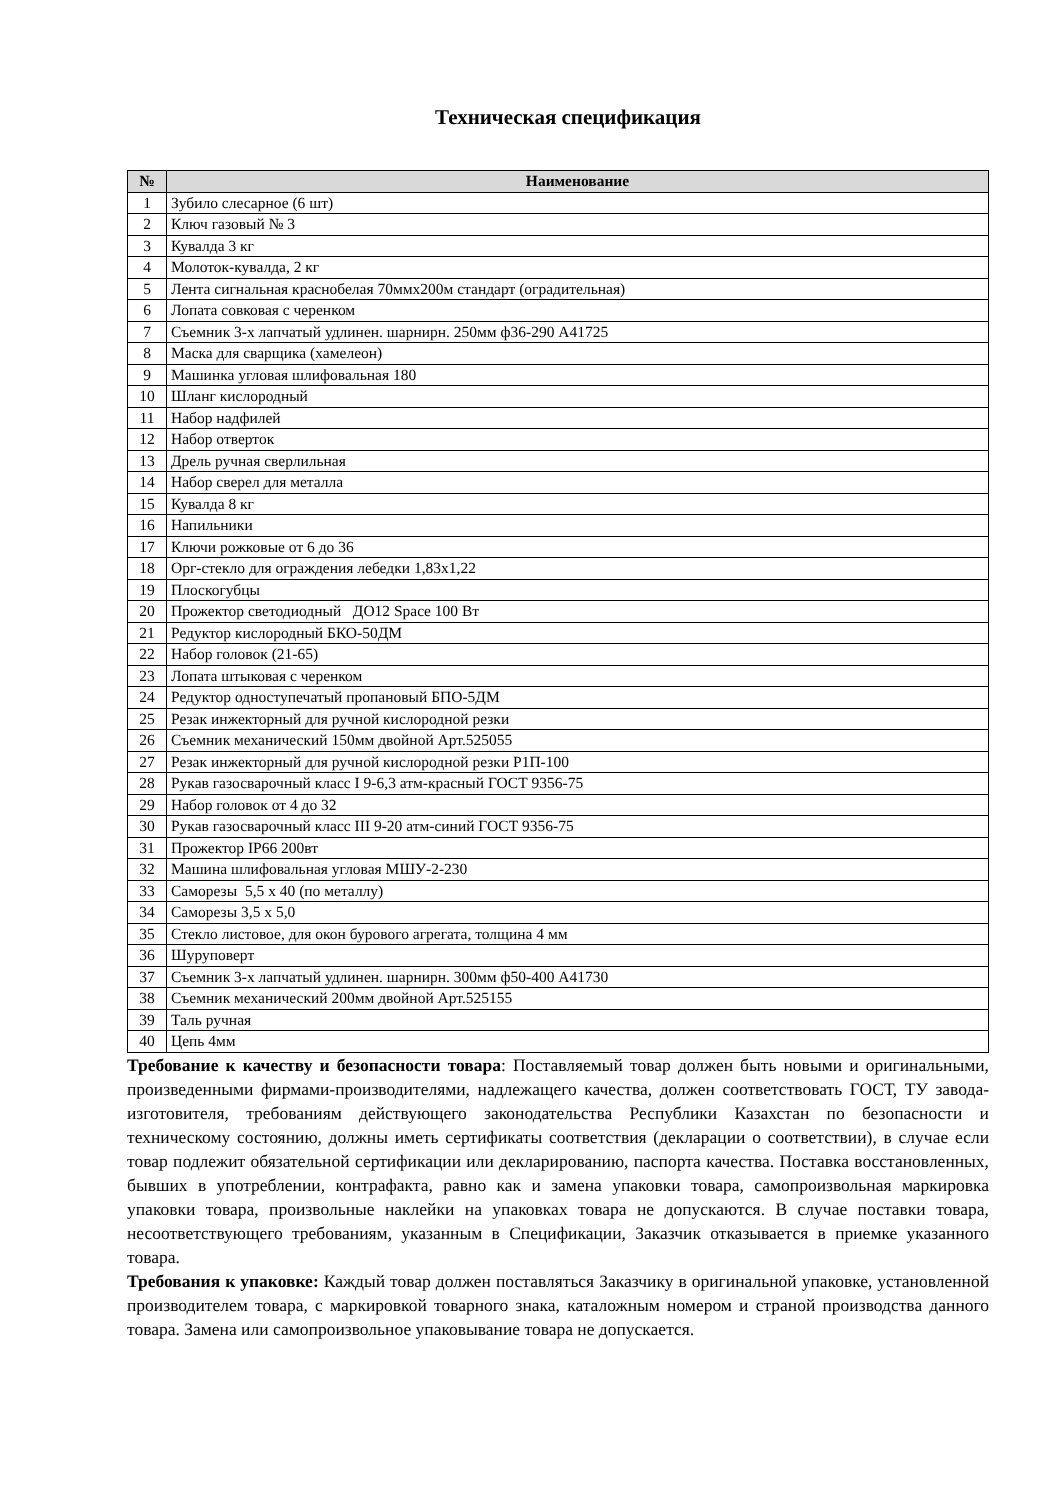Техническая спецификация
| № | Наименование |
| --- | --- |
| 1 | Зубило слесарное (6 шт) |
| 2 | Ключ газовый № 3 |
| 3 | Кувалда 3 кг |
| 4 | Молоток-кувалда, 2 кг |
| 5 | Лента сигнальная краснобелая 70ммх200м стандарт (оградительная) |
| 6 | Лопата совковая с черенком |
| 7 | Съемник 3-х лапчатый удлинен. шарнирн. 250мм ф36-290 A41725 |
| 8 | Маска для сварщика (хамелеон) |
| 9 | Машинка угловая шлифовальная 180 |
| 10 | Шланг кислородный |
| 11 | Набор надфилей |
| 12 | Набор отверток |
| 13 | Дрель ручная сверлильная |
| 14 | Набор сверел для металла |
| 15 | Кувалда 8 кг |
| 16 | Напильники |
| 17 | Ключи рожковые от 6 до 36 |
| 18 | Орг-стекло для ограждения лебедки 1,83х1,22 |
| 19 | Плоскогубцы |
| 20 | Прожектор светодиодный ДО12 Space 100 Вт |
| 21 | Редуктор кислородный БКО-50ДМ |
| 22 | Набор головок (21-65) |
| 23 | Лопата штыковая с черенком |
| 24 | Редуктор одноступечатый пропановый БПО-5ДМ |
| 25 | Резак инжекторный для ручной кислородной резки |
| 26 | Съемник механический 150мм двойной Арт.525055 |
| 27 | Резак инжекторный для ручной кислородной резки Р1П-100 |
| 28 | Рукав газосварочный класс I 9-6,3 атм-красный ГОСТ 9356-75 |
| 29 | Набор головок от 4 до 32 |
| 30 | Рукав газосварочный класс III 9-20 атм-синий ГОСТ 9356-75 |
| 31 | Прожектор IP66 200вт |
| 32 | Машина шлифовальная угловая МШУ-2-230 |
| 33 | Саморезы 5,5 х 40 (по металлу) |
| 34 | Саморезы 3,5 х 5,0 |
| 35 | Стекло листовое, для окон бурового агрегата, толщина 4 мм |
| 36 | Шуруповерт |
| 37 | Съемник 3-х лапчатый удлинен. шарнирн. 300мм ф50-400 A41730 |
| 38 | Съемник механический 200мм двойной Арт.525155 |
| 39 | Таль ручная |
| 40 | Цепь 4мм |
Требование к качеству и безопасности товара: Поставляемый товар должен быть новыми и оригинальными, произведенными фирмами-производителями, надлежащего качества, должен соответствовать ГОСТ, ТУ завода-изготовителя, требованиям действующего законодательства Республики Казахстан по безопасности и техническому состоянию, должны иметь сертификаты соответствия (декларации о соответствии), в случае если товар подлежит обязательной сертификации или декларированию, паспорта качества. Поставка восстановленных, бывших в употреблении, контрафакта, равно как и замена упаковки товара, самопроизвольная маркировка упаковки товара, произвольные наклейки на упаковках товара не допускаются. В случае поставки товара, несоответствующего требованиям, указанным в Спецификации, Заказчик отказывается в приемке указанного товара.
Требования к упаковке: Каждый товар должен поставляться Заказчику в оригинальной упаковке, установленной производителем товара, с маркировкой товарного знака, каталожным номером и страной производства данного товара. Замена или самопроизвольное упаковывание товара не допускается.